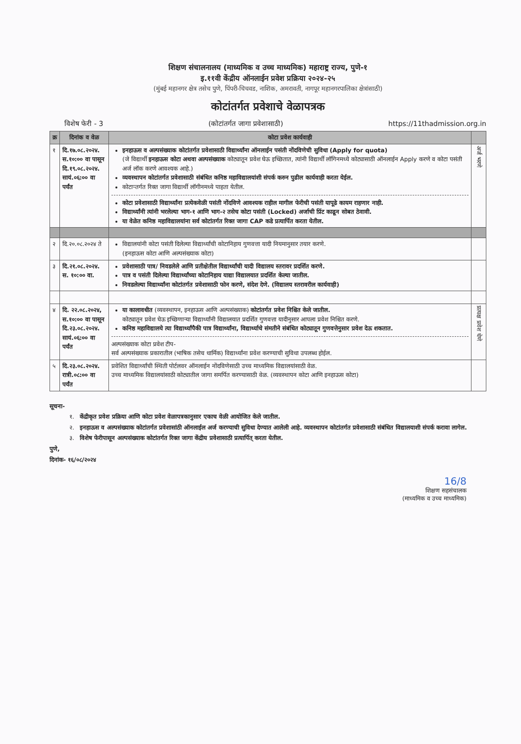शिक्षण संचालनालय (माध्यमिक व उच्च माध्यमिक) महाराष्ट्र राज्य, पुणे-१
इ.११वी केंद्रीय ऑनलाईन प्रवेश प्रक्रिया २०२४-२५
(मुंबई महानगर क्षेत्र तसेच पुणे, पिंपरी-चिचवड, नाशिक, अमरावती, नागपूर महानगरपालिका क्षेत्रांसाठी)
कोटांतर्गत प्रवेशाचे वेळापत्रक
विशेष फेरी - 3 (कोटांतर्गत जागा प्रवेशासाठी) https://11thadmission.org.in
| क्र | दिनांक व वेळ | कोटा प्रवेश कार्यवाही | |
| --- | --- | --- | --- |
| १ | दि.१७.०८.२०२४. स.१०:०० वा पासून दि.१९.०८.२०२४. सायं.०६:०० वा पर्यंत | इनहाऊस व अल्पसंख्याक कोटांतर्गत प्रवेशासाठी विद्यार्थ्यांना ऑनलाईन पसंती नोंदविणेची सुविधा (Apply for quota) (जे विद्यार्थी इनहाऊस कोटा अथवा अल्पसंख्याक कोट्यातून प्रवेश घेऊ इच्छितात, त्यांनी विद्यार्थी लॉगिनमध्ये कोट्यासाठी ऑनलाईन Apply करणे व कोटा पसंती अर्ज लॉक करणे आवश्यक आहे.) व्यवस्थापन कोटांतर्गत प्रवेशासाठी संबंधित कनिष्ठ महाविद्यालयांशी संपर्क करुन पुढील कार्यवाही करता येईल. कोटाऱ्तर्गत रिक्त जागा विद्यार्थी लॉगीनमध्ये पाहता येतील. कोटा प्रवेशासाठी विद्यार्थ्यांना प्रत्येकवेळी पसंती नोंदविणे आवश्यक राहील मागील फेरीची पसंती यापूढे कायम राहणार नाही. विद्यार्थ्यांनी त्यांनी भरलेल्या भाग-१ आणि भाग-२ तसेच कोटा पसंती (Locked) अर्जाची प्रिंट काढून सोबत ठेवावी. या वेळेत कनिष्ठ महाविद्यालयांना सर्व कोटांतर्गत रिक्त जागा CAP कडे प्रत्यार्पित करता येतील. | अर्ज भरणे |
| २ | दि.२०.०८.२०२४ ते | विद्यालयांनी कोटा पसंती दिलेल्या विद्यार्थ्यांची कोटानिहाय गुणवत्ता यादी नियमानुसार तयार करणे. (इनहाऊस कोटा आणि अल्पसंख्याक कोटा) | |
| ३ | दि.२१.०८.२०२४. स. १०:०० वा. | प्रवेशासाठी पात्र/ निवडलेले आणि प्रतीक्षेतील विद्यार्थ्यांची यादी विद्यालय स्तरावर प्रदर्शित करणे. पात्र व पसंती दिलेल्या विद्यार्थ्यांच्या कोटानिहाय याद्या विद्यालयात प्रदर्शित केल्या जातील. निवडलेल्या विद्यार्थ्यांना कोटांतर्गत प्रवेशासाठी फोन करणे, संदेश देणे. (विद्यालय स्तरावरील कार्यवाही) | |
| ४ | दि. २२.०८.२०२४, स.१०:०० वा पासून दि.२३.०८.२०२४. सायं.०६:०० वा पर्यंत | या कालावधीत (व्यवस्थापन, इनहाऊस आणि अल्पसंख्याक) कोटांतर्गत प्रवेश निश्चित केले जातील. कोट्यातून प्रवेश घेऊ इच्छिणाऱ्या विद्यार्थ्यांनी विद्यालयात प्रदर्शित गुणवत्ता यादीनुसार आपला प्रवेश निश्चित करणे. कनिष्ठ महाविद्यालये त्या विद्यार्थ्यांपैकी पात्र विद्यार्थ्यांना, विद्यार्थ्याचे संमतीने संबंधित कोट्यातून गुणवत्तेनुसार प्रवेश देऊ शकतात. अल्पसंख्याक कोटा प्रवेश टीप- सर्व अल्पसंख्याक प्रकारातील (भाषिक तसेच धार्मिक) विद्यार्थ्यांना प्रवेश करण्याची सुविधा उपलब्ध होईल. | प्रत्यक्ष प्रवेश घेणे |
| ५ | दि.२३.०८.२०२४. रात्री.०८:०० वा पर्यंत | प्रवेशित विद्यार्थ्यांची स्थिती पोर्टलवर ऑनलाईन नोंदविणेसाठी उच्च माध्यमिक विद्यालयांसाठी वेळ. उच्च माध्यमिक विद्यालयांसाठी कोट्यातील जागा समर्पित करण्यासाठी वेळ. (व्यवस्थापन कोटा आणि इनहाऊस कोटा) | |
सूचना-
१. केंद्रीकृत प्रवेश प्रक्रिया आणि कोटा प्रवेश वेळापत्रकानुसार एकाच वेळी आयोजित केले जातील.
२. इनहाऊस व अल्पसंख्याक कोटांतर्गत प्रवेशासांठी ऑनलाईल अर्ज करण्याची सुविधा देण्यात आलेली आहे. व्यवस्थापन कोटांतर्गत प्रवेशासाठी संबंधित विद्यालयाशी संपर्क करावा लागेल.
३. विशेष फेरीपासून अल्पसंख्याक कोटांतर्गत रिक्त जागा केंद्रीय प्रवेशासाठी प्रत्यार्पित् करता येतील.
पुणे,
दिनांक- १६/०८/२०२४
16/8
शिक्षण सहसंचालक
(माध्यमिक व उच्च माध्यमिक)